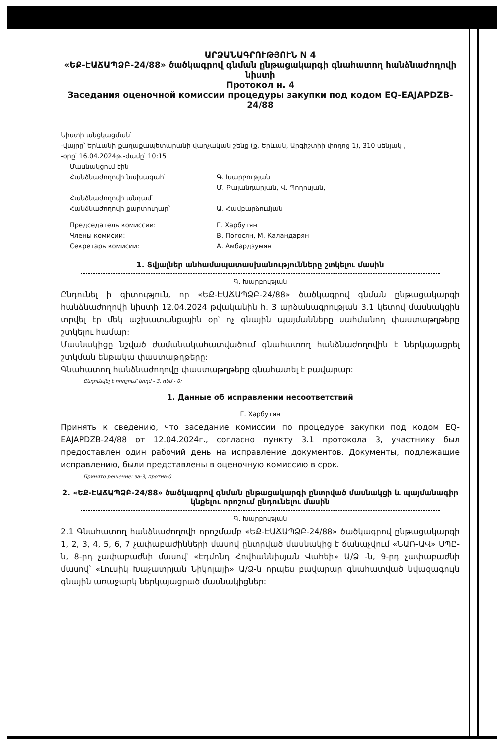ԱՐՁԱՆԱԳՐՈՒԹՅՈՒՆ N 4
«ԵՔ-ԷԱՃԱՊՁԲ-24/88» ծածկագրով գնման ընթացակարգի գնահատող հանձնաժողովի նիստի
Протокол н. 4
Заседания оценочной комиссии процедуры закупки под кодом EQ-EAJAPDZB-24/88
Նիստի անցկացման՝
-վայրը՝ Երևանի քաղաքապետարանի վարչական շենք (ք. Երևան, Արգիշտիի փողոց 1), 310 սենյակ ,
-օրը՝ 16.04.2024թ.-ժամը՝ 10:15
Մասնակցում էին
Հանձնաժողովի նախագահ՝ Գ. Խարբության
Մ. Քալանդարյան, Վ. Պողոսյան,
Հանձնաժողովի անդամ՝
Հանձնաժողովի քարտուղար՝ Ա. Համբարձումյան
Председатель комиссии: Г. Харбутян
Члены комисии: В. Погосян, М. Каландарян
Секретарь комисии: А. Амбардзумян
1. Տվյալներ անհամապատասխանությունները շտկելու մասին
Գ. Խարբության
Ընդունել ի գիտություն, որ «ԵՔ-ԷԱՃԱՊՁԲ-24/88» ծածկագրով գնման ընթացակարգի հանձնաժողովի նիստի 12.04.2024 թվականին հ. 3 արձանագրության 3.1 կետով մասնակցին տրվել էր մեկ աշխատանքային օր՝ ոչ գնային պայմանները սահմանող փաստաթղթերը շտկելու համար:
Մասնակիցը նշված ժամանակահատվածում գնահատող հանձնաժողովին է ներկայացրել շտկման ենթակա փաստաթղթերը:
Գնահատող հանձնաժողովը փաստաթղթերը գնահատել է բավարար:
Ընդունվել է որոշում՝ կողմ - 3, դեմ - 0:
1. Данные об исправлении несоответствий
Г. Харбутян
Принять к сведению, что заседание комиссии по процедуре закупки под кодом EQ-EAJAPDZB-24/88 от 12.04.2024г., согласно пункту 3.1 протокола 3, участнику был предоставлен один рабочий день на исправление документов. Документы, подлежащие исправлению, были представлены в оценочную комиссию в срок.
Принято решение: за-3, против-0
2. «ԵՔ-ԷԱՃԱՊՁԲ-24/88» ծածկագրով գնման ընթացակարգի ընտրված մասնակցի և պայմանագիր կնքելու որոշում ընդունելու մասին
Գ. Խարբության
2.1 Գնահատող հանձնաժողովի որոշմամբ «ԵՔ-ԷԱՃԱՊՁԲ-24/88» ծածկագրով ընթացակարգի 1, 2, 3, 4, 5, 6, 7 չափաբաժինների մասով ընտրված մասնակից է ճանաչվում «ՆԱՌ-ԱՎ» ՍՊԸ-ն, 8-րդ չափաբաժնի մասով՝ «Էդմոնդ Հովհաննիսյան Վահեի» Ա/Ձ -ն, 9-րդ չափաբաժնի մասով՝ «Լուսիկ Խաչատրյան Նիկոլայի» Ա/Ձ-ն որպես բավարար գնահատված նվազագույն գնային առաջարկ ներկայացրած մասնակիցներ: